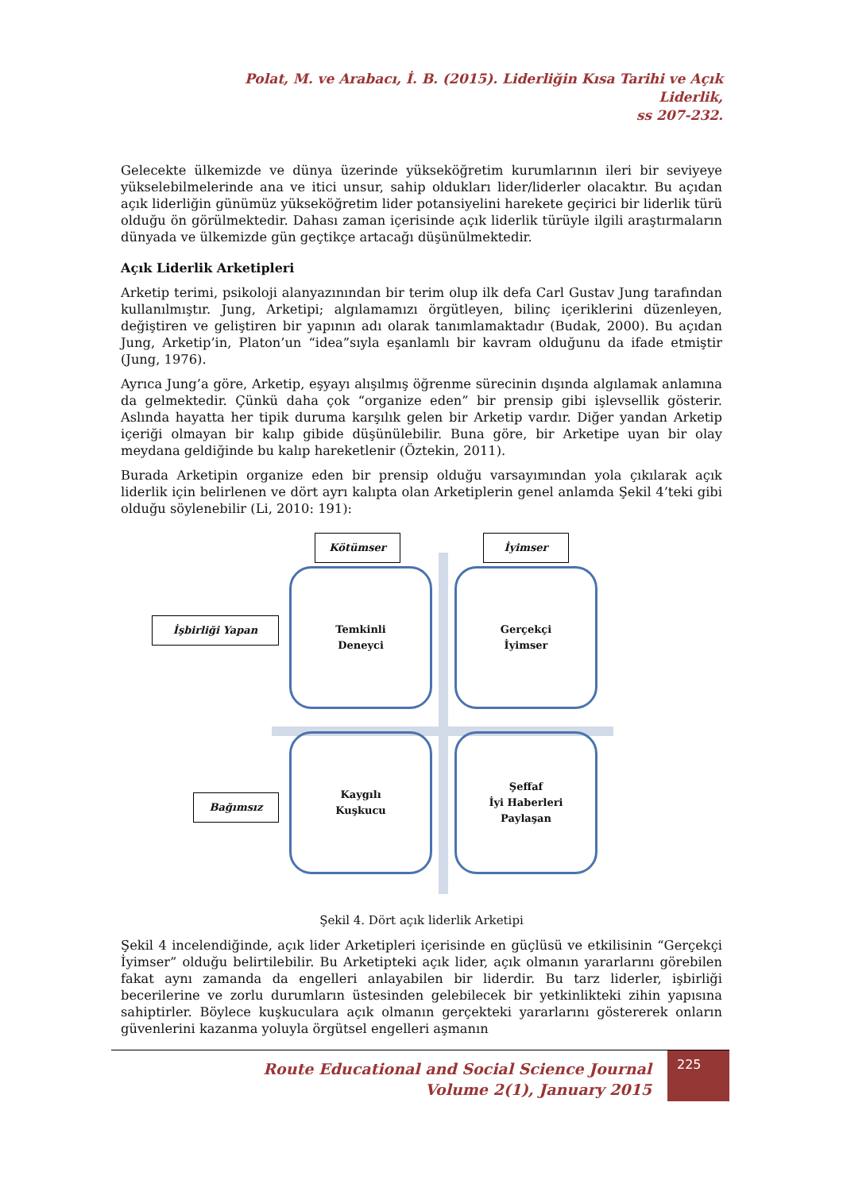Polat, M. ve Arabacı, İ. B. (2015). Liderliğin Kısa Tarihi ve Açık Liderlik,
ss 207-232.
Gelecekte ülkemizde ve dünya üzerinde yükseköğretim kurumlarının ileri bir seviyeye yükselebilmelerinde ana ve itici unsur, sahip oldukları lider/liderler olacaktır. Bu açıdan açık liderliğin günümüz yükseköğretim lider potansiyelini harekete geçirici bir liderlik türü olduğu ön görülmektedir. Dahası zaman içerisinde açık liderlik türüyle ilgili araştırmaların dünyada ve ülkemizde gün geçtikçe artacağı düşünülmektedir.
Açık Liderlik Arketipleri
Arketip terimi, psikoloji alanyazınından bir terim olup ilk defa Carl Gustav Jung tarafından kullanılmıştır. Jung, Arketipi; algılamamızı örgütleyen, bilinç içeriklerini düzenleyen, değiştiren ve geliştiren bir yapının adı olarak tanımlamaktadır (Budak, 2000). Bu açıdan Jung, Arketip’in, Platon’un “idea”sıyla eşanlamlı bir kavram olduğunu da ifade etmiştir (Jung, 1976).
Ayrıca Jung’a göre, Arketip, eşyayı alışılmış öğrenme sürecinin dışında algılamak anlamına da gelmektedir. Çünkü daha çok “organize eden” bir prensip gibi işlevsellik gösterir. Aslında hayatta her tipik duruma karşılık gelen bir Arketip vardır. Diğer yandan Arketip içeriği olmayan bir kalıp gibide düşünülebilir. Buna göre, bir Arketipe uyan bir olay meydana geldiğinde bu kalıp hareketlenir (Öztekin, 2011).
Burada Arketipin organize eden bir prensip olduğu varsayımından yola çıkılarak açık liderlik için belirlenen ve dört ayrı kalıpta olan Arketiplerin genel anlamda Şekil 4’teki gibi olduğu söylenebilir (Li, 2010: 191):
Kötümser İyimser
İşbirliği Yapan
Bağımsız
Temkinli
Deneyci
Gerçekçi
İyimser
Kaygılı
Kuşkucu
Şeffaf
İyi Haberleri
Paylaşan
Şekil 4. Dört açık liderlik Arketipi
Şekil 4 incelendiğinde, açık lider Arketipleri içerisinde en güçlüsü ve etkilisinin “Gerçekçi İyimser” olduğu belirtilebilir. Bu Arketipteki açık lider, açık olmanın yararlarını görebilen fakat aynı zamanda da engelleri anlayabilen bir liderdir. Bu tarz liderler, işbirliği becerilerine ve zorlu durumların üstesinden gelebilecek bir yetkinlikteki zihin yapısına sahiptirler. Böylece kuşkuculara açık olmanın gerçekteki yararlarını göstererek onların güvenlerini kazanma yoluyla örgütsel engelleri aşmanın
Route Educational and Social Science Journal
Volume 2(1), January 2015
225